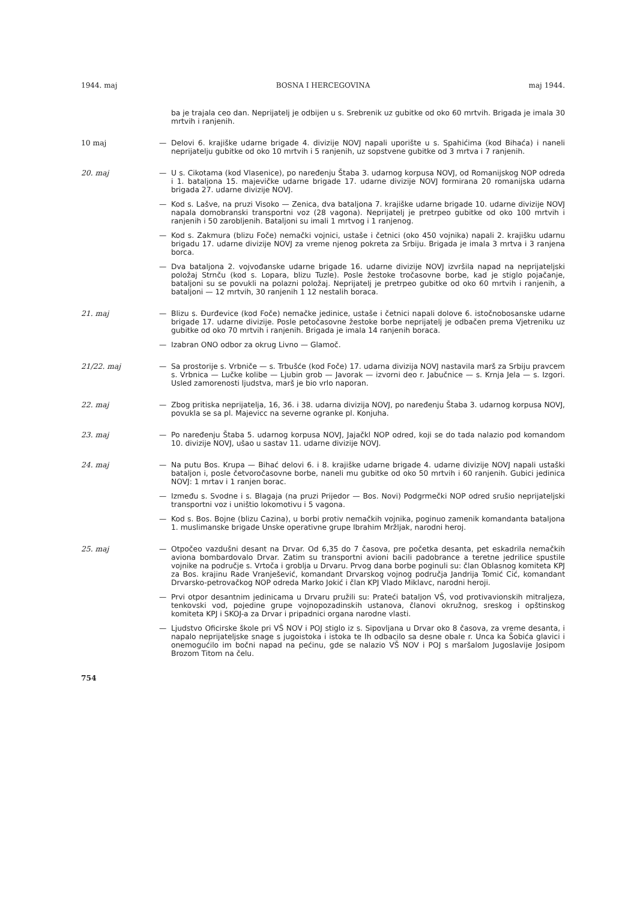1944. maj BOSNA I HERCEGOVINA maj 1944.
ba je trajala ceo dan. Neprijatelj je odbijen u s. Srebrenik uz gubitke od oko 60 mrtvih. Brigada je imala 30 mrtvih i ranjenih.
10 maj
— Delovi 6. krajiške udarne brigade 4. divizije NOVJ napali uporište u s. Spahićima (kod Bihaća) i naneli neprijatelju gubitke od oko 10 mrtvih i 5 ranjenih, uz sopstvene gubitke od 3 mrtva i 7 ranjenih.
20. maj
— U s. Cikotama (kod Vlasenice), po naređenju Štaba 3. udarnog korpusa NOVJ, od Romanijskog NOP odreda i 1. bataljona 15. majevičke udarne brigade 17. udarne divizije NOVJ formirana 20 romanijska udarna brigada 27. udarne divizije NOVJ.
— Kod s. Lašve, na pruzi Visoko — Zenica, dva bataljona 7. krajiške udarne brigade 10. udarne divizije NOVJ napala domobranski transportni voz (28 vagona). Neprijatelj je pretrpeo gubitke od oko 100 mrtvih i ranjenih i 50 zarobljenih. Bataljoni su imali 1 mrtvog i 1 ranjenog.
— Kod s. Zakmura (blizu Foče) nemački vojnici, ustaše i četnici (oko 450 vojnika) napali 2. krajišku udarnu brigadu 17. udarne divizije NOVJ za vreme njenog pokreta za Srbiju. Brigada je imala 3 mrtva i 3 ranjena borca.
— Dva bataljona 2. vojvođanske udarne brigade 16. udarne divizije NOVJ izvršila napad na neprijateljski položaj Strnču (kod s. Lopara, blizu Tuzle). Posle žestoke tročasovne borbe, kad je stiglo pojačanje, bataljoni su se povukli na polazni položaj. Neprijatelj je pretrpeo gubitke od oko 60 mrtvih i ranjenih, a bataljoni — 12 mrtvih, 30 ranjenih 1 12 nestalih boraca.
21. maj
— Blizu s. Đurđevice (kod Foče) nemačke jedinice, ustaše i četnici napali dolove 6. istočnobosanske udarne brigade 17. udarne divizije. Posle petočasovne žestoke borbe neprijatelj je odbačen prema Vjetreniku uz gubitke od oko 70 mrtvih i ranjenih. Brigada je imala 14 ranjenih boraca.
— Izabran ONO odbor za okrug Livno — Glamoč.
21/22. maj
— Sa prostorije s. Vrbniče — s. Trbušće (kod Foče) 17. udarna divizija NOVJ nastavila marš za Srbiju pravcem s. Vrbnica — Lučke kolibe — Ljubin grob — Javorak — izvorni deo r. Jabučnice — s. Krnja Jela — s. Izgori. Usled zamorenosti ljudstva, marš je bio vrlo naporan.
22. maj
— Zbog pritiska neprijatelja, 16, 36. i 38. udarna divizija NOVJ, po naređenju Štaba 3. udarnog korpusa NOVJ, povukla se sa pl. Majevicc na severne ogranke pl. Konjuha.
23. maj
— Po naređenju Štaba 5. udarnog korpusa NOVJ, Jajačkl NOP odred, koji se do tada nalazio pod komandom 10. divizije NOVJ, ušao u sastav 11. udarne divizije NOVJ.
24. maj
— Na putu Bos. Krupa — Bihać delovi 6. i 8. krajiške udarne brigade 4. udarne divizije NOVJ napali ustaški bataljon i, posle četvoročasovne borbe, naneli mu gubitke od oko 50 mrtvih i 60 ranjenih. Gubici jedinica NOVJ: 1 mrtav i 1 ranjen borac.
— Između s. Svodne i s. Blagaja (na pruzi Prijedor — Bos. Novi) Podgrmečki NOP odred srušio neprijateljski transportni voz i uništio lokomotivu i 5 vagona.
— Kod s. Bos. Bojne (blizu Cazina), u borbi protiv nemačkih vojnika, poginuo zamenik komandanta bataljona 1. muslimanske brigade Unske operativne grupe Ibrahim Mržljak, narodni heroj.
25. maj
— Otpočeo vazdušni desant na Drvar. Od 6,35 do 7 časova, pre početka desanta, pet eskadrila nemačkih aviona bombardovalo Drvar. Zatim su transportni avioni bacili padobrance a teretne jedrilice spustile vojnike na područje s. Vrtoča i groblja u Drvaru. Prvog dana borbe poginuli su: član Oblasnog komiteta KPJ za Bos. krajinu Rade Vranješević, komandant Drvarskog vojnog područja Jandrija Tomić Cić, komandant Drvarsko-petrovačkog NOP odreda Marko Jokić i član KPJ Vlado Miklavc, narodni heroji.
— Prvi otpor desantnim jedinicama u Drvaru pružili su: Prateći bataljon VŠ, vod protivavionskih mitraljeza, tenkovski vod, pojedine grupe vojnopozadinskih ustanova, članovi okružnog, sreskog i opštinskog komiteta KPJ i SKOJ-a za Drvar i pripadnici organa narodne vlasti.
— Ljudstvo Oficirske škole pri VŠ NOV i POJ stiglo iz s. Sipovljana u Drvar oko 8 časova, za vreme desanta, i napalo neprijateljske snage s jugoistoka i istoka te Ih odbacilo sa desne obale r. Unca ka Šobića glavici i onemogućilo im bočni napad na pećinu, gde se nalazio VŠ NOV i POJ s maršalom Jugoslavije Josipom Brozom Titom na čelu.
754